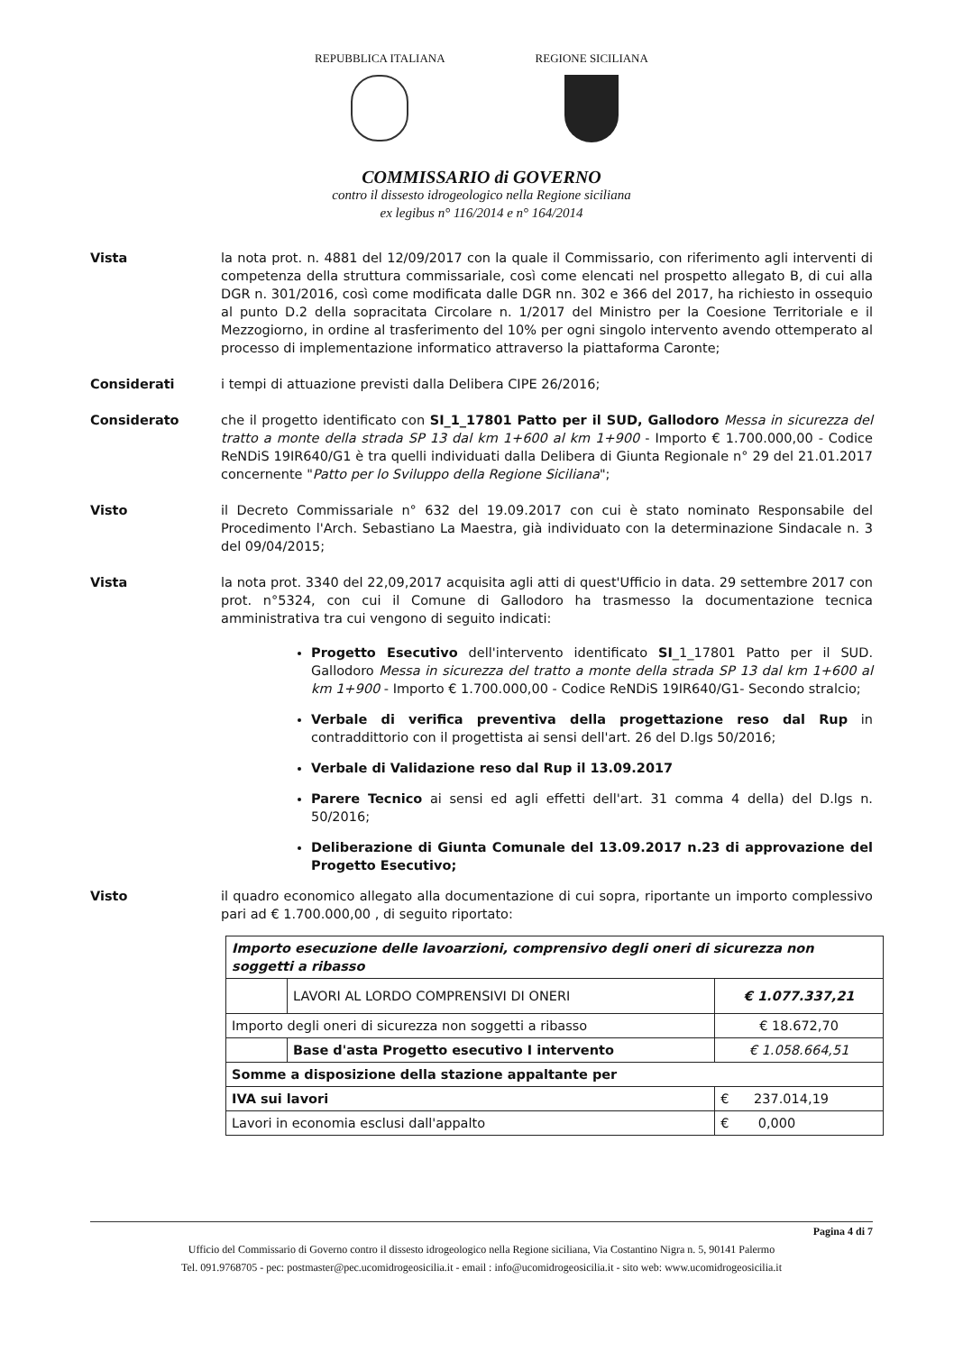REPUBBLICA ITALIANA REGIONE SICILIANA
COMMISSARIO di GOVERNO
contro il dissesto idrogeologico nella Regione siciliana
ex legibus n° 116/2014 e n° 164/2014
Vista la nota prot. n. 4881 del 12/09/2017 con la quale il Commissario, con riferimento agli interventi di competenza della struttura commissariale, così come elencati nel prospetto allegato B, di cui alla DGR n. 301/2016, così come modificata dalle DGR nn. 302 e 366 del 2017, ha richiesto in ossequio al punto D.2 della sopracitata Circolare n. 1/2017 del Ministro per la Coesione Territoriale e il Mezzogiorno, in ordine al trasferimento del 10% per ogni singolo intervento avendo ottemperato al processo di implementazione informatico attraverso la piattaforma Caronte;
Considerati i tempi di attuazione previsti dalla Delibera CIPE 26/2016;
Considerato che il progetto identificato con SI_1_17801 Patto per il SUD, Gallodoro Messa in sicurezza del tratto a monte della strada SP 13 dal km 1+600 al km 1+900 - Importo € 1.700.000,00 - Codice ReNDiS 19IR640/G1 è tra quelli individuati dalla Delibera di Giunta Regionale n° 29 del 21.01.2017 concernente "Patto per lo Sviluppo della Regione Siciliana";
Visto il Decreto Commissariale n° 632 del 19.09.2017 con cui è stato nominato Responsabile del Procedimento l'Arch. Sebastiano La Maestra, già individuato con la determinazione Sindacale n. 3 del 09/04/2015;
Vista la nota prot. 3340 del 22,09,2017 acquisita agli atti di quest'Ufficio in data. 29 settembre 2017 con prot. n°5324, con cui il Comune di Gallodoro ha trasmesso la documentazione tecnica amministrativa tra cui vengono di seguito indicati:
Progetto Esecutivo dell'intervento identificato SI_1_17801 Patto per il SUD. Gallodoro Messa in sicurezza del tratto a monte della strada SP 13 dal km 1+600 al km 1+900 - Importo € 1.700.000,00 - Codice ReNDiS 19IR640/G1- Secondo stralcio;
Verbale di verifica preventiva della progettazione reso dal Rup in contraddittorio con il progettista ai sensi dell'art. 26 del D.lgs 50/2016;
Verbale di Validazione reso dal Rup il 13.09.2017
Parere Tecnico ai sensi ed agli effetti dell'art. 31 comma 4 della) del D.lgs n. 50/2016;
Deliberazione di Giunta Comunale del 13.09.2017 n.23 di approvazione del Progetto Esecutivo;
Visto il quadro economico allegato alla documentazione di cui sopra, riportante un importo complessivo pari ad € 1.700.000,00 , di seguito riportato:
| Importo esecuzione delle lavoarzioni, comprensivo degli oneri di sicurezza non soggetti a ribasso | | |
| | LAVORI AL LORDO COMPRENSIVI DI ONERI | € 1.077.337,21 |
| Importo degli oneri di sicurezza non soggetti a ribasso | | € 18.672,70 |
| | Base d'asta Progetto esecutivo I intervento | € 1.058.664,51 |
| Somme a disposizione della stazione appaltante per | | |
| IVA sui lavori | | € 237.014,19 |
| Lavori in economia esclusi dall'appalto | | € 0,000 |
Pagina 4 di 7
Ufficio del Commissario di Governo contro il dissesto idrogeologico nella Regione siciliana, Via Costantino Nigra n. 5, 90141 Palermo
Tel. 091.9768705 - pec: postmaster@pec.ucomidrogeosicilia.it - email : info@ucomidrogeosicilia.it - sito web: www.ucomidrogeosicilia.it